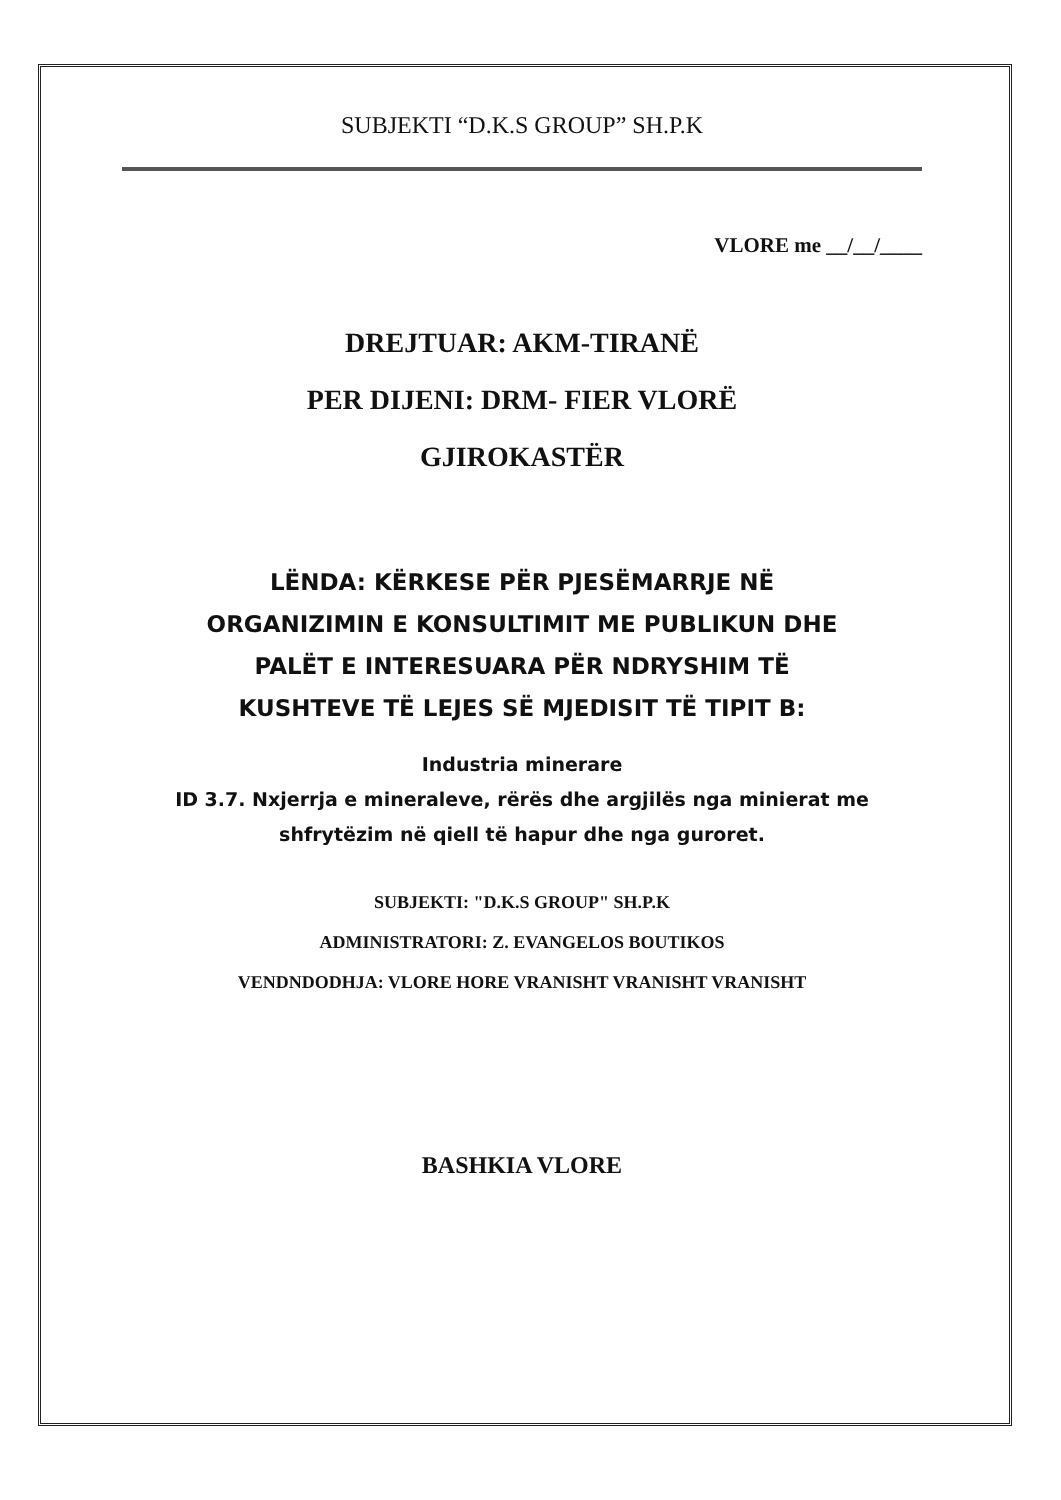SUBJEKTI “D.K.S GROUP” SH.P.K
VLORE me __/__/____
DREJTUAR: AKM-TIRANË
PER DIJENI: DRM- FIER VLORË
GJIROKASTËR
LËNDA: KËRKESE PËR PJESËMARRJE NË
ORGANIZIMIN E KONSULTIMIT ME PUBLIKUN DHE
PALËT E INTERESUARA PËR NDRYSHIM TË
KUSHTEVE TË LEJES SË MJEDISIT TË TIPIT B:
Industria minerare
ID 3.7. Nxjerrja e mineraleve, rërës dhe argjilës nga minierat me
shfrytëzim në qiell të hapur dhe nga guroret.
SUBJEKTI: "D.K.S GROUP" SH.P.K
ADMINISTRATORI: Z. EVANGELOS BOUTIKOS
VENDNDODHJA: VLORE HORE VRANISHT VRANISHT VRANISHT
BASHKIA VLORE